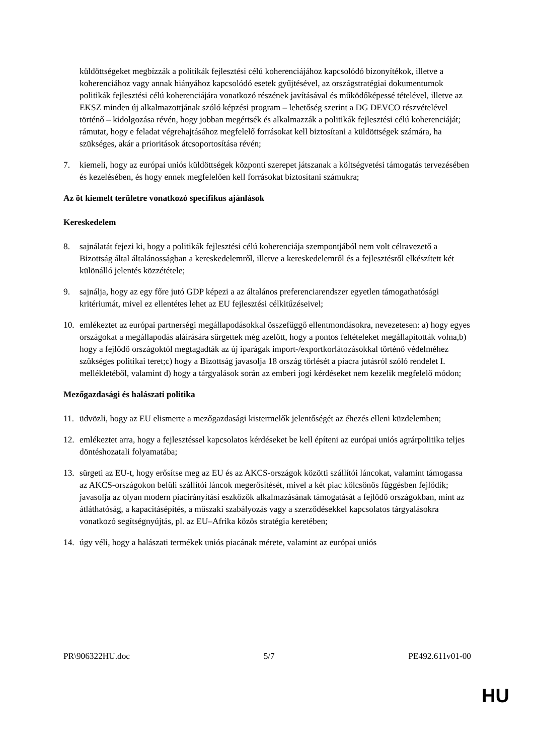küldöttségeket megbízzák a politikák fejlesztési célú koherenciájához kapcsolódó bizonyítékok, illetve a koherenciához vagy annak hiányához kapcsolódó esetek gyűjtésével, az országstratégiai dokumentumok politikák fejlesztési célú koherenciájára vonatkozó részének javításával és működőképessé tételével, illetve az EKSZ minden új alkalmazottjának szóló képzési program – lehetőség szerint a DG DEVCO részvételével történő – kidolgozása révén, hogy jobban megértsék és alkalmazzák a politikák fejlesztési célú koherenciáját; rámutat, hogy e feladat végrehajtásához megfelelő forrásokat kell biztosítani a küldöttségek számára, ha szükséges, akár a prioritások átcsoportosítása révén;
7. kiemeli, hogy az európai uniós küldöttségek központi szerepet játszanak a költségvetési támogatás tervezésében és kezelésében, és hogy ennek megfelelően kell forrásokat biztosítani számukra;
Az öt kiemelt területre vonatkozó specifikus ajánlások
Kereskedelem
8. sajnálatát fejezi ki, hogy a politikák fejlesztési célú koherenciája szempontjából nem volt célravezető a Bizottság által általánosságban a kereskedelemről, illetve a kereskedelemről és a fejlesztésről elkészített két különálló jelentés közzététele;
9. sajnálja, hogy az egy főre jutó GDP képezi a az általános preferenciarendszer egyetlen támogathatósági kritériumát, mivel ez ellentétes lehet az EU fejlesztési célkitűzéseivel;
10. emlékeztet az európai partnerségi megállapodásokkal összefüggő ellentmondásokra, nevezetesen: a) hogy egyes országokat a megállapodás aláírására sürgettek még azelőtt, hogy a pontos feltételeket megállapították volna,b) hogy a fejlődő országoktól megtagadták az új iparágak import-/exportkorlátozásokkal történő védelméhez szükséges politikai teret;c) hogy a Bizottság javasolja 18 ország törlését a piacra jutásról szóló rendelet I. mellékletéből, valamint d) hogy a tárgyalások során az emberi jogi kérdéseket nem kezelik megfelelő módon;
Mezőgazdasági és halászati politika
11. üdvözli, hogy az EU elismerte a mezőgazdasági kistermelők jelentőségét az éhezés elleni küzdelemben;
12. emlékeztet arra, hogy a fejlesztéssel kapcsolatos kérdéseket be kell építeni az európai uniós agrárpolitika teljes döntéshozatali folyamatába;
13. sürgeti az EU-t, hogy erősítse meg az EU és az AKCS-országok közötti szállítói láncokat, valamint támogassa az AKCS-országokon belüli szállítói láncok megerősítését, mivel a két piac kölcsönös függésben fejlődik; javasolja az olyan modern piacirányítási eszközök alkalmazásának támogatását a fejlődő országokban, mint az átláthatóság, a kapacitásépítés, a műszaki szabályozás vagy a szerződésekkel kapcsolatos tárgyalásokra vonatkozó segítségnyújtás, pl. az EU–Afrika közös stratégia keretében;
14. úgy véli, hogy a halászati termékek uniós piacának mérete, valamint az európai uniós
PR\906322HU.doc 5/7 PE492.611v01-00
HU